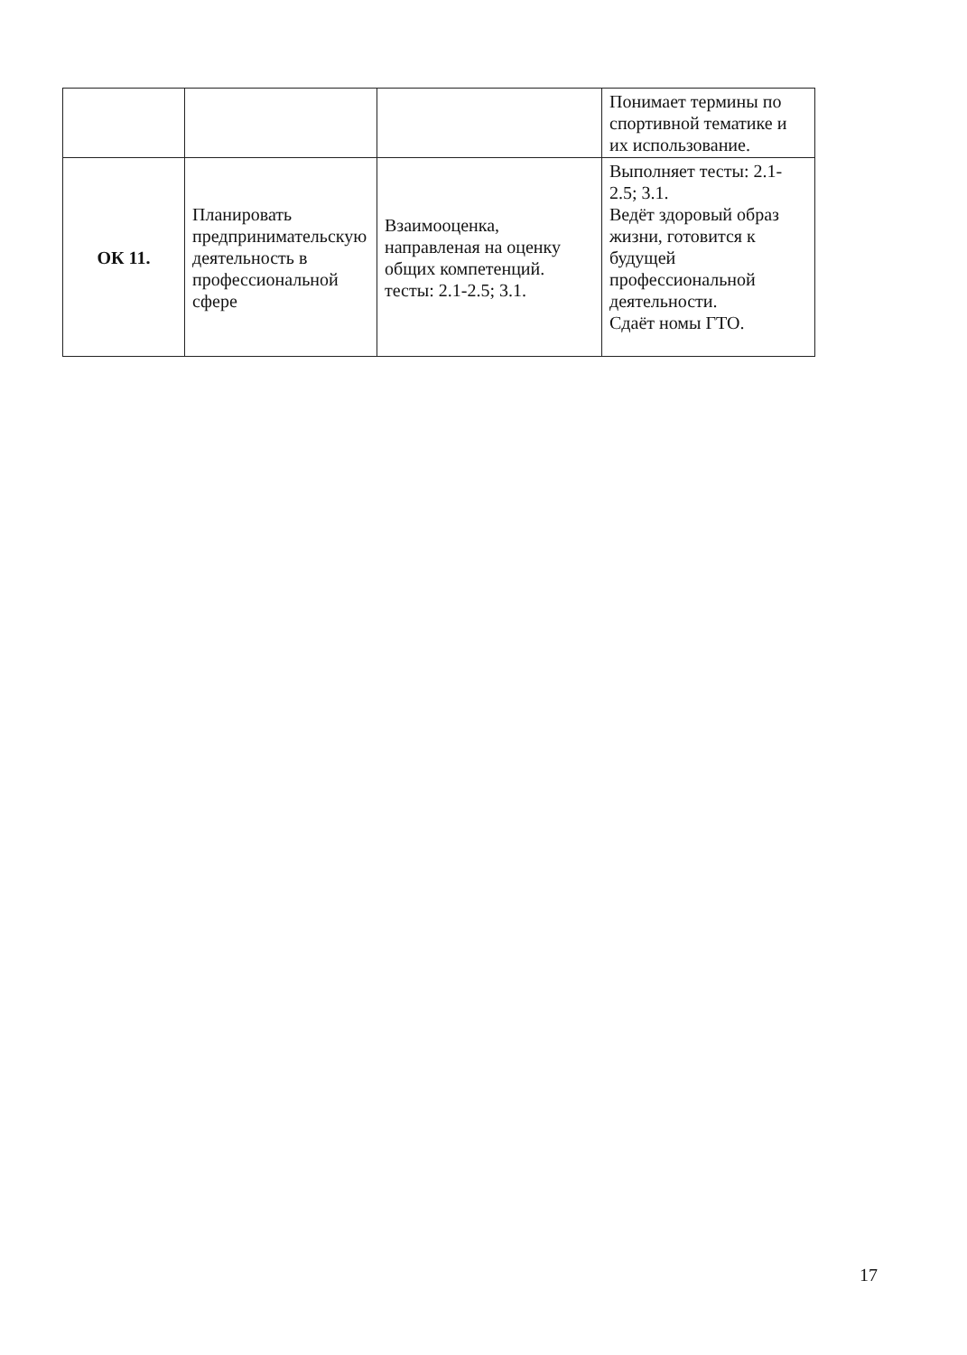| | | | Понимает термины по спортивной тематике и их использование. |
| ОК 11. | Планировать предпринимательскую деятельность в профессиональной сфере | Взаимооценка, направленая на оценку общих компетенций. тесты: 2.1-2.5; 3.1. | Выполняет тесты: 2.1-2.5; 3.1. Ведёт здоровый образ жизни, готовится к будущей профессиональной деятельности. Сдаёт номы ГТО. |
17